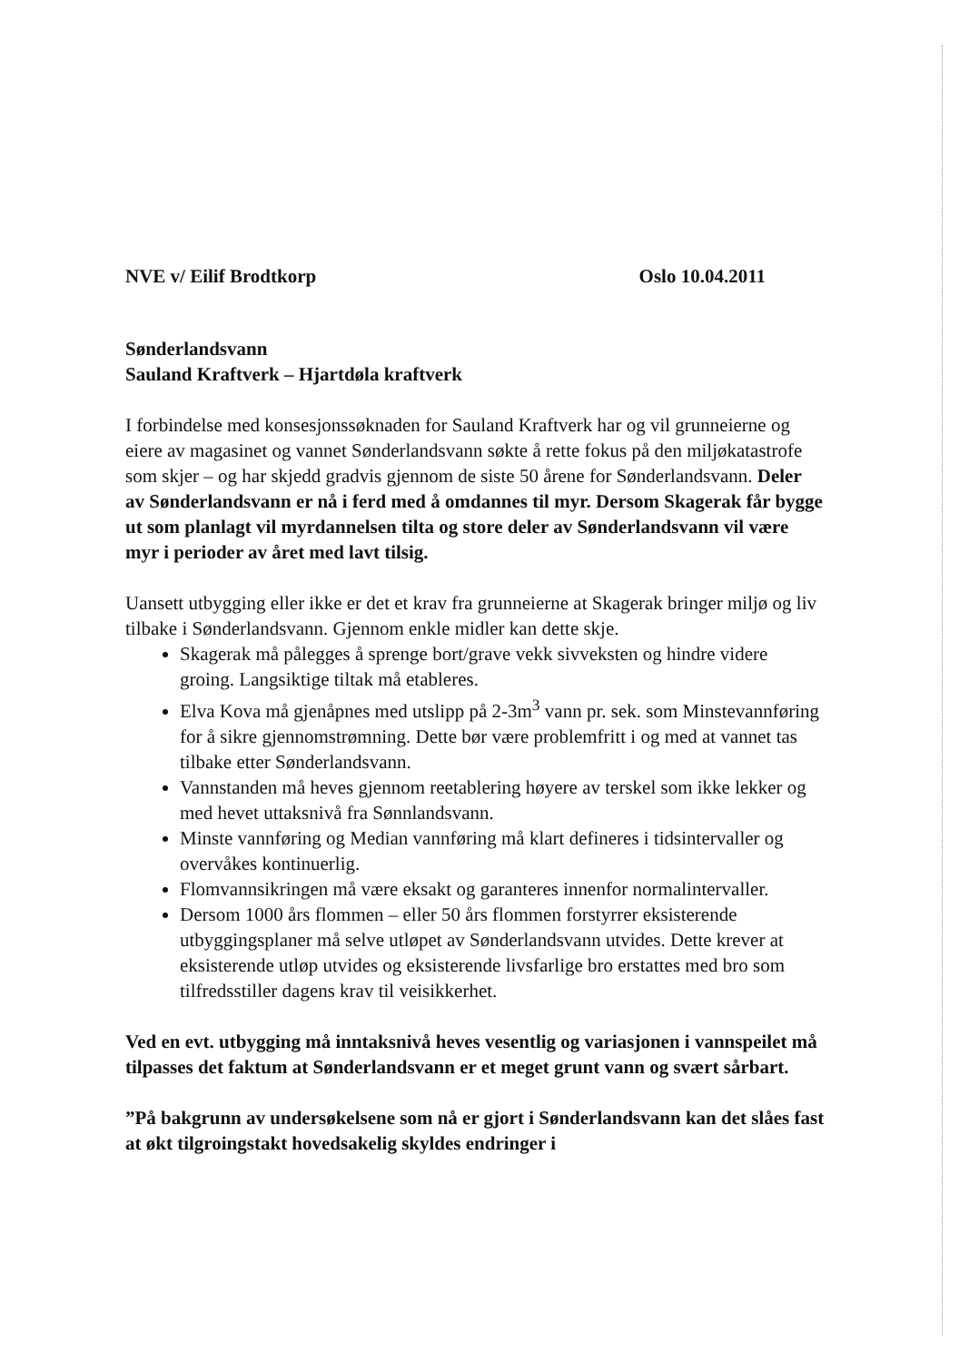NVE v/ Eilif Brodtkorp Oslo 10.04.2011
Sønderlandsvann
Sauland Kraftverk – Hjartdøla kraftverk
I forbindelse med konsesjonssøknaden for Sauland Kraftverk har og vil grunneierne og eiere av magasinet og vannet Sønderlandsvann søkte å rette fokus på den miljøkatastrofe som skjer – og har skjedd gradvis gjennom de siste 50 årene for Sønderlandsvann. Deler av Sønderlandsvann er nå i ferd med å omdannes til myr. Dersom Skagerak får bygge ut som planlagt vil myrdannelsen tilta og store deler av Sønderlandsvann vil være myr i perioder av året med lavt tilsig.
Uansett utbygging eller ikke er det et krav fra grunneierne at Skagerak bringer miljø og liv tilbake i Sønderlandsvann. Gjennom enkle midler kan dette skje.
Skagerak må pålegges å sprenge bort/grave vekk sivveksten og hindre videre groing. Langsiktige tiltak må etableres.
Elva Kova må gjenåpnes med utslipp på 2-3m<sup>3</sup> vann pr. sek. som Minstevannføring for å sikre gjennomstrømning. Dette bør være problemfritt i og med at vannet tas tilbake etter Sønderlandsvann.
Vannstanden må heves gjennom reetablering høyere av terskel som ikke lekker og med hevet uttaksnivå fra Sønnlandsvann.
Minste vannføring og Median vannføring må klart defineres i tidsintervaller og overvåkes kontinuerlig.
Flomvannsikringen må være eksakt og garanteres innenfor normalintervaller.
Dersom 1000 års flommen – eller 50 års flommen forstyrrer eksisterende utbyggingsplaner må selve utløpet av Sønderlandsvann utvides. Dette krever at eksisterende utløp utvides og eksisterende livsfarlige bro erstattes med bro som tilfredsstiller dagens krav til veisikkerhet.
Ved en evt. utbygging må inntaksnivå heves vesentlig og variasjonen i vannspeilet må tilpasses det faktum at Sønderlandsvann er et meget grunt vann og svært sårbart.
”På bakgrunn av undersøkelsene som nå er gjort i Sønderlandsvann kan det slåes fast at økt tilgroingstakt hovedsakelig skyldes endringer i